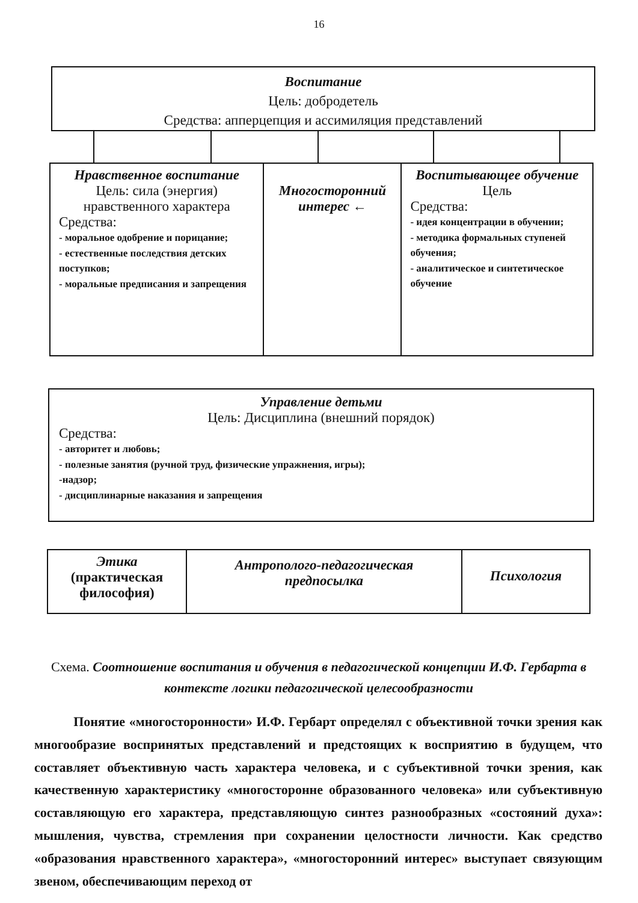16
Воспитание
Цель: добродетель
Средства: апперцепция и ассимиляция представлений
Нравственное воспитание
Цель: сила (энергия) нравственного характера
Средства:
- моральное одобрение и порицание;
- естественные последствия детских поступков;
- моральные предписания и запрещения
Многосторонний интерес ←
Воспитывающее обучение
Цель
Средства:
- идея концентрации в обучении;
- методика формальных ступеней обучения;
- аналитическое и синтетическое обучение
Управление детьми
Цель: Дисциплина (внешний порядок)
Средства:
- авторитет и любовь;
- полезные занятия (ручной труд, физические упражнения, игры);
-надзор;
- дисциплинарные наказания и запрещения
Этика
(практическая философия)
Антрополого-педагогическая предпосылка
Психология
Схема. Соотношение воспитания и обучения в педагогической концепции И.Ф. Гербарта в контексте логики педагогической целесообразности
Понятие «многосторонности» И.Ф. Гербарт определял с объективной точки зрения как многообразие воспринятых представлений и предстоящих к восприятию в будущем, что составляет объективную часть характера человека, и с субъективной точки зрения, как качественную характеристику «многосторонне образованного человека» или субъективную составляющую его характера, представляющую синтез разнообразных «состояний духа»: мышления, чувства, стремления при сохранении целостности личности. Как средство «образования нравственного характера», «многосторонний интерес» выступает связующим звеном, обеспечивающим переход от